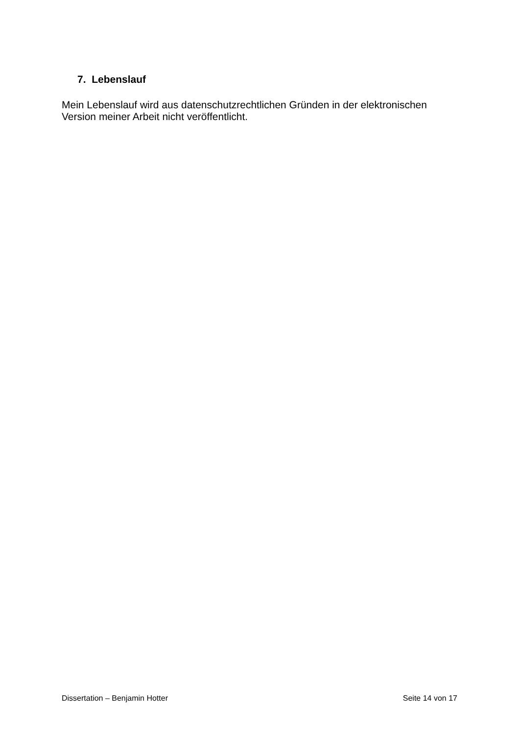7. Lebenslauf
Mein Lebenslauf wird aus datenschutzrechtlichen Gründen in der elektronischen Version meiner Arbeit nicht veröffentlicht.
Dissertation – Benjamin Hotter Seite 14 von 17